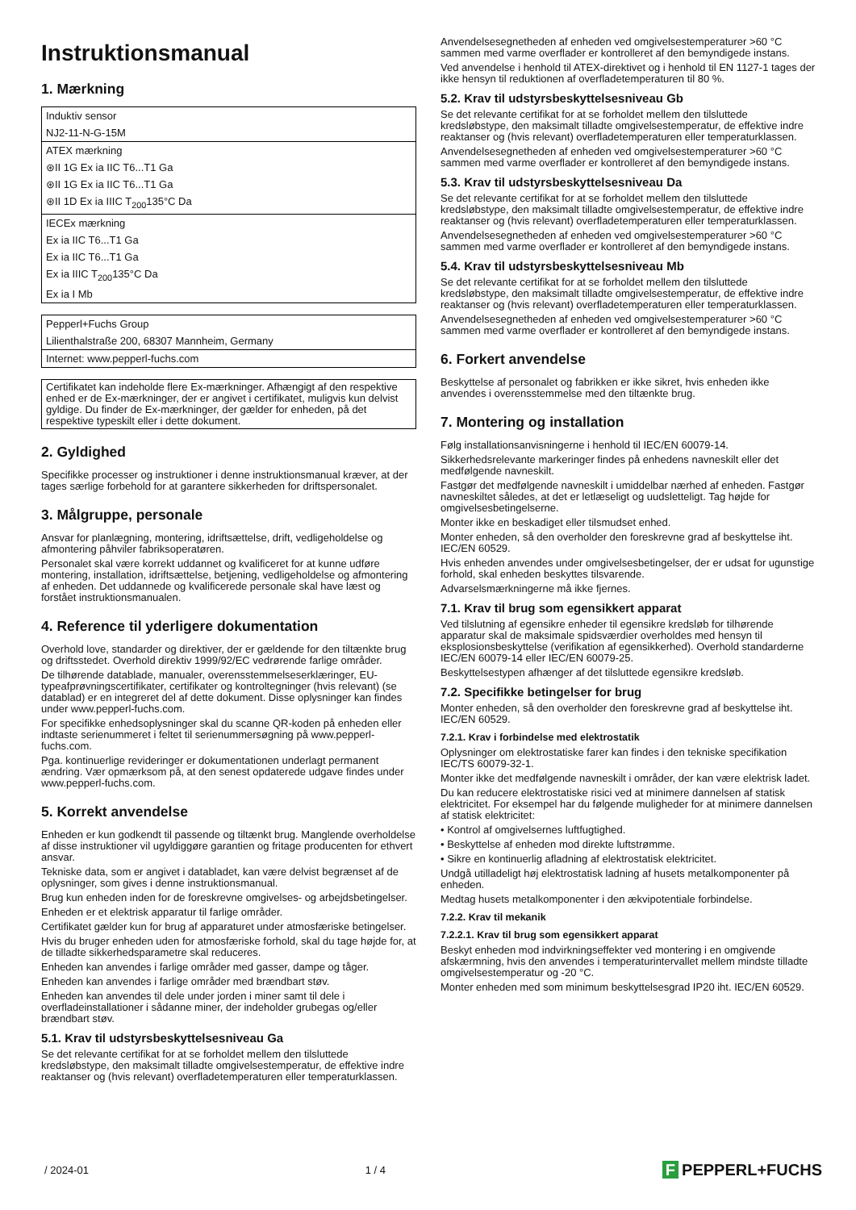Instruktionsmanual
1. Mærkning
| Induktiv sensor |
| NJ2-11-N-G-15M |
| ATEX mærkning |
| ⊛II 1G Ex ia IIC T6...T1 Ga |
| ⊛II 1G Ex ia IIC T6...T1 Ga |
| ⊛II 1D Ex ia IIIC T<sub>200</sub>135°C Da |
| IECEx mærkning |
| Ex ia IIC T6...T1 Ga |
| Ex ia IIC T6...T1 Ga |
| Ex ia IIIC T<sub>200</sub>135°C Da |
| Ex ia I Mb |
| Pepperl+Fuchs Group |
| Lilienthalstraße 200, 68307 Mannheim, Germany |
| Internet: www.pepperl-fuchs.com |
Certifikatet kan indeholde flere Ex-mærkninger. Afhængigt af den respektive enhed er de Ex-mærkninger, der er angivet i certifikatet, muligvis kun delvist gyldige. Du finder de Ex-mærkninger, der gælder for enheden, på det respektive typeskilt eller i dette dokument.
2. Gyldighed
Specifikke processer og instruktioner i denne instruktionsmanual kræver, at der tages særlige forbehold for at garantere sikkerheden for driftspersonalet.
3. Målgruppe, personale
Ansvar for planlægning, montering, idriftsættelse, drift, vedligeholdelse og afmontering påhviler fabriksoperatøren.
Personalet skal være korrekt uddannet og kvalificeret for at kunne udføre montering, installation, idriftsættelse, betjening, vedligeholdelse og afmontering af enheden. Det uddannede og kvalificerede personale skal have læst og forstået instruktionsmanualen.
4. Reference til yderligere dokumentation
Overhold love, standarder og direktiver, der er gældende for den tiltænkte brug og driftsstedet. Overhold direktiv 1999/92/EC vedrørende farlige områder.
De tilhørende datablade, manualer, overensstemmelseserklæringer, EU-typeafprøvningscertifikater, certifikater og kontroltegninger (hvis relevant) (se datablad) er en integreret del af dette dokument. Disse oplysninger kan findes under www.pepperl-fuchs.com.
For specifikke enhedsoplysninger skal du scanne QR-koden på enheden eller indtaste serienummeret i feltet til serienummersøgning på www.pepperl-fuchs.com.
Pga. kontinuerlige revideringer er dokumentationen underlagt permanent ændring. Vær opmærksom på, at den senest opdaterede udgave findes under www.pepperl-fuchs.com.
5. Korrekt anvendelse
Enheden er kun godkendt til passende og tiltænkt brug. Manglende overholdelse af disse instruktioner vil ugyldiggøre garantien og fritage producenten for ethvert ansvar.
Tekniske data, som er angivet i databladet, kan være delvist begrænset af de oplysninger, som gives i denne instruktionsmanual.
Brug kun enheden inden for de foreskrevne omgivelses- og arbejdsbetingelser.
Enheden er et elektrisk apparatur til farlige områder.
Certifikatet gælder kun for brug af apparaturet under atmosfæriske betingelser.
Hvis du bruger enheden uden for atmosfæriske forhold, skal du tage højde for, at de tilladte sikkerhedsparametre skal reduceres.
Enheden kan anvendes i farlige områder med gasser, dampe og tåger.
Enheden kan anvendes i farlige områder med brændbart støv.
Enheden kan anvendes til dele under jorden i miner samt til dele i overfladeinstallationer i sådanne miner, der indeholder grubegas og/eller brændbart støv.
5.1. Krav til udstyrsbeskyttelsesniveau Ga
Se det relevante certifikat for at se forholdet mellem den tilsluttede kredsløbstype, den maksimalt tilladte omgivelsestemperatur, de effektive indre reaktanser og (hvis relevant) overfladetemperaturen eller temperaturklassen.
Anvendelsesegnetheden af enheden ved omgivelsestemperaturer >60 °C sammen med varme overflader er kontrolleret af den bemyndigede instans.
Ved anvendelse i henhold til ATEX-direktivet og i henhold til EN 1127-1 tages der ikke hensyn til reduktionen af overfladetemperaturen til 80 %.
5.2. Krav til udstyrsbeskyttelsesniveau Gb
Se det relevante certifikat for at se forholdet mellem den tilsluttede kredsløbstype, den maksimalt tilladte omgivelsestemperatur, de effektive indre reaktanser og (hvis relevant) overfladetemperaturen eller temperaturklassen.
Anvendelsesegnetheden af enheden ved omgivelsestemperaturer >60 °C sammen med varme overflader er kontrolleret af den bemyndigede instans.
5.3. Krav til udstyrsbeskyttelsesniveau Da
Se det relevante certifikat for at se forholdet mellem den tilsluttede kredsløbstype, den maksimalt tilladte omgivelsestemperatur, de effektive indre reaktanser og (hvis relevant) overfladetemperaturen eller temperaturklassen.
Anvendelsesegnetheden af enheden ved omgivelsestemperaturer >60 °C sammen med varme overflader er kontrolleret af den bemyndigede instans.
5.4. Krav til udstyrsbeskyttelsesniveau Mb
Se det relevante certifikat for at se forholdet mellem den tilsluttede kredsløbstype, den maksimalt tilladte omgivelsestemperatur, de effektive indre reaktanser og (hvis relevant) overfladetemperaturen eller temperaturklassen.
Anvendelsesegnetheden af enheden ved omgivelsestemperaturer >60 °C sammen med varme overflader er kontrolleret af den bemyndigede instans.
6. Forkert anvendelse
Beskyttelse af personalet og fabrikken er ikke sikret, hvis enheden ikke anvendes i overensstemmelse med den tiltænkte brug.
7. Montering og installation
Følg installationsanvisningerne i henhold til IEC/EN 60079-14.
Sikkerhedsrelevante markeringer findes på enhedens navneskilt eller det medfølgende navneskilt.
Fastgør det medfølgende navneskilt i umiddelbar nærhed af enheden. Fastgør navneskiltet således, at det er letlæseligt og uudsletteligt. Tag højde for omgivelsesbetingelserne.
Monter ikke en beskadiget eller tilsmudset enhed.
Monter enheden, så den overholder den foreskrevne grad af beskyttelse iht. IEC/EN 60529.
Hvis enheden anvendes under omgivelsesbetingelser, der er udsat for ugunstige forhold, skal enheden beskyttes tilsvarende.
Advarselsmærkningerne må ikke fjernes.
7.1. Krav til brug som egensikkert apparat
Ved tilslutning af egensikre enheder til egensikre kredsløb for tilhørende apparatur skal de maksimale spidsværdier overholdes med hensyn til eksplosionsbeskyttelse (verifikation af egensikkerhed). Overhold standarderne IEC/EN 60079-14 eller IEC/EN 60079-25.
Beskyttelsestypen afhænger af det tilsluttede egensikre kredsløb.
7.2. Specifikke betingelser for brug
Monter enheden, så den overholder den foreskrevne grad af beskyttelse iht. IEC/EN 60529.
7.2.1. Krav i forbindelse med elektrostatik
Oplysninger om elektrostatiske farer kan findes i den tekniske specifikation IEC/TS 60079-32-1.
Monter ikke det medfølgende navneskilt i områder, der kan være elektrisk ladet.
Du kan reducere elektrostatiske risici ved at minimere dannelsen af statisk elektricitet. For eksempel har du følgende muligheder for at minimere dannelsen af statisk elektricitet:
• Kontrol af omgivelsernes luftfugtighed.
• Beskyttelse af enheden mod direkte luftstrømme.
• Sikre en kontinuerlig afladning af elektrostatisk elektricitet.
Undgå utilladeligt høj elektrostatisk ladning af husets metalkomponenter på enheden.
Medtag husets metalkomponenter i den ækvipotentiale forbindelse.
7.2.2. Krav til mekanik
7.2.2.1. Krav til brug som egensikkert apparat
Beskyt enheden mod indvirkningseffekter ved montering i en omgivende afskærmning, hvis den anvendes i temperaturintervallet mellem mindste tilladte omgivelsestemperatur og -20 °C.
Monter enheden med som minimum beskyttelsesgrad IP20 iht. IEC/EN 60529.
/ 2024-01 1 / 4 F PEPPERL+FUCHS